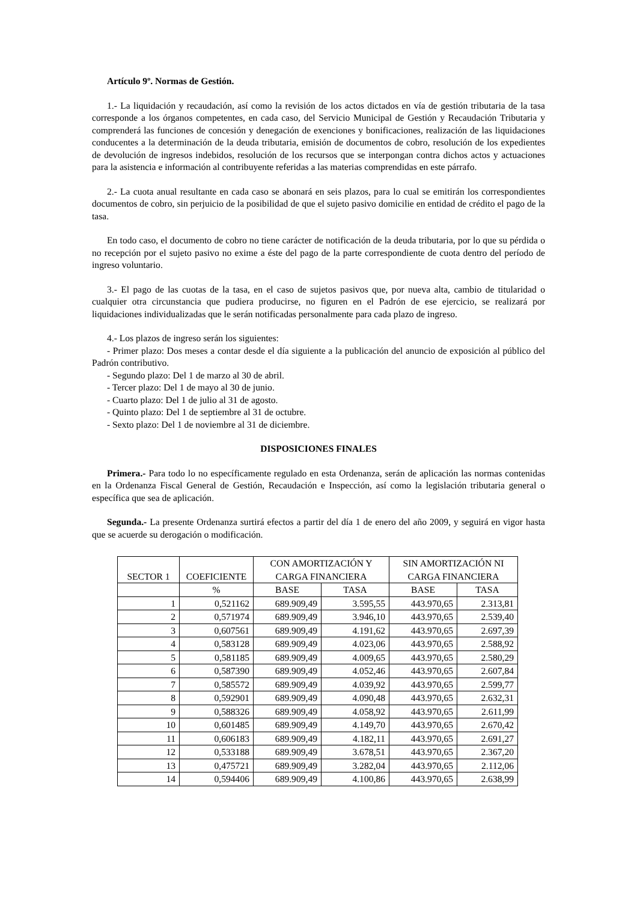Artículo 9º. Normas de Gestión.
1.- La liquidación y recaudación, así como la revisión de los actos dictados en vía de gestión tributaria de la tasa corresponde a los órganos competentes, en cada caso, del Servicio Municipal de Gestión y Recaudación Tributaria y comprenderá las funciones de concesión y denegación de exenciones y bonificaciones, realización de las liquidaciones conducentes a la determinación de la deuda tributaria, emisión de documentos de cobro, resolución de los expedientes de devolución de ingresos indebidos, resolución de los recursos que se interpongan contra dichos actos y actuaciones para la asistencia e información al contribuyente referidas a las materias comprendidas en este párrafo.
2.- La cuota anual resultante en cada caso se abonará en seis plazos, para lo cual se emitirán los correspondientes documentos de cobro, sin perjuicio de la posibilidad de que el sujeto pasivo domicilie en entidad de crédito el pago de la tasa.
En todo caso, el documento de cobro no tiene carácter de notificación de la deuda tributaria, por lo que su pérdida o no recepción por el sujeto pasivo no exime a éste del pago de la parte correspondiente de cuota dentro del período de ingreso voluntario.
3.- El pago de las cuotas de la tasa, en el caso de sujetos pasivos que, por nueva alta, cambio de titularidad o cualquier otra circunstancia que pudiera producirse, no figuren en el Padrón de ese ejercicio, se realizará por liquidaciones individualizadas que le serán notificadas personalmente para cada plazo de ingreso.
4.- Los plazos de ingreso serán los siguientes:
- Primer plazo: Dos meses a contar desde el día siguiente a la publicación del anuncio de exposición al público del Padrón contributivo.
- Segundo plazo: Del 1 de marzo al 30 de abril.
- Tercer plazo: Del 1 de mayo al 30 de junio.
- Cuarto plazo: Del 1 de julio al 31 de agosto.
- Quinto plazo: Del 1 de septiembre al 31 de octubre.
- Sexto plazo: Del 1 de noviembre al 31 de diciembre.
DISPOSICIONES FINALES
Primera.- Para todo lo no específicamente regulado en esta Ordenanza, serán de aplicación las normas contenidas en la Ordenanza Fiscal General de Gestión, Recaudación e Inspección, así como la legislación tributaria general o específica que sea de aplicación.
Segunda.- La presente Ordenanza surtirá efectos a partir del día 1 de enero del año 2009, y seguirá en vigor hasta que se acuerde su derogación o modificación.
| SECTOR 1 | COEFICIENTE | CON AMORTIZACIÓN Y CARGA FINANCIERA | | SIN AMORTIZACIÓN NI CARGA FINANCIERA | |
| --- | --- | --- | --- | --- | --- |
| | % | BASE | TASA | BASE | TASA |
| 1 | 0,521162 | 689.909,49 | 3.595,55 | 443.970,65 | 2.313,81 |
| 2 | 0,571974 | 689.909,49 | 3.946,10 | 443.970,65 | 2.539,40 |
| 3 | 0,607561 | 689.909,49 | 4.191,62 | 443.970,65 | 2.697,39 |
| 4 | 0,583128 | 689.909,49 | 4.023,06 | 443.970,65 | 2.588,92 |
| 5 | 0,581185 | 689.909,49 | 4.009,65 | 443.970,65 | 2.580,29 |
| 6 | 0,587390 | 689.909,49 | 4.052,46 | 443.970,65 | 2.607,84 |
| 7 | 0,585572 | 689.909,49 | 4.039,92 | 443.970,65 | 2.599,77 |
| 8 | 0,592901 | 689.909,49 | 4.090,48 | 443.970,65 | 2.632,31 |
| 9 | 0,588326 | 689.909,49 | 4.058,92 | 443.970,65 | 2.611,99 |
| 10 | 0,601485 | 689.909,49 | 4.149,70 | 443.970,65 | 2.670,42 |
| 11 | 0,606183 | 689.909,49 | 4.182,11 | 443.970,65 | 2.691,27 |
| 12 | 0,533188 | 689.909,49 | 3.678,51 | 443.970,65 | 2.367,20 |
| 13 | 0,475721 | 689.909,49 | 3.282,04 | 443.970,65 | 2.112,06 |
| 14 | 0,594406 | 689.909,49 | 4.100,86 | 443.970,65 | 2.638,99 |